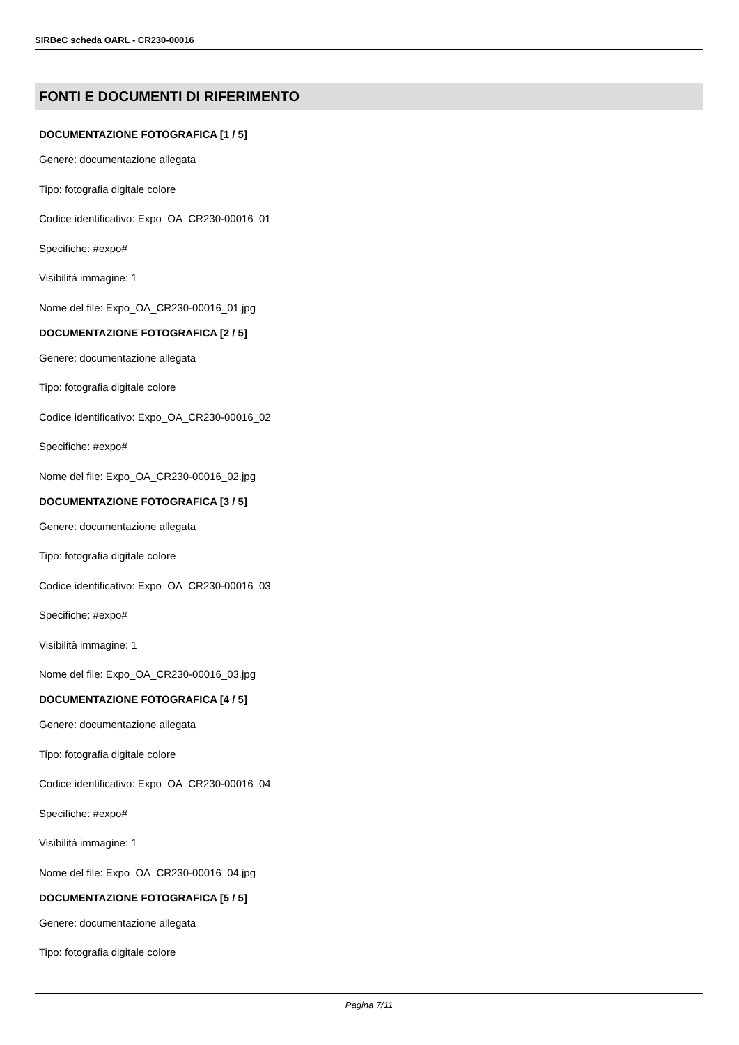SIRBeC scheda OARL - CR230-00016
FONTI E DOCUMENTI DI RIFERIMENTO
DOCUMENTAZIONE FOTOGRAFICA [1 / 5]
Genere: documentazione allegata
Tipo: fotografia digitale colore
Codice identificativo: Expo_OA_CR230-00016_01
Specifiche: #expo#
Visibilità immagine: 1
Nome del file: Expo_OA_CR230-00016_01.jpg
DOCUMENTAZIONE FOTOGRAFICA [2 / 5]
Genere: documentazione allegata
Tipo: fotografia digitale colore
Codice identificativo: Expo_OA_CR230-00016_02
Specifiche: #expo#
Nome del file: Expo_OA_CR230-00016_02.jpg
DOCUMENTAZIONE FOTOGRAFICA [3 / 5]
Genere: documentazione allegata
Tipo: fotografia digitale colore
Codice identificativo: Expo_OA_CR230-00016_03
Specifiche: #expo#
Visibilità immagine: 1
Nome del file: Expo_OA_CR230-00016_03.jpg
DOCUMENTAZIONE FOTOGRAFICA [4 / 5]
Genere: documentazione allegata
Tipo: fotografia digitale colore
Codice identificativo: Expo_OA_CR230-00016_04
Specifiche: #expo#
Visibilità immagine: 1
Nome del file: Expo_OA_CR230-00016_04.jpg
DOCUMENTAZIONE FOTOGRAFICA [5 / 5]
Genere: documentazione allegata
Tipo: fotografia digitale colore
Pagina 7/11